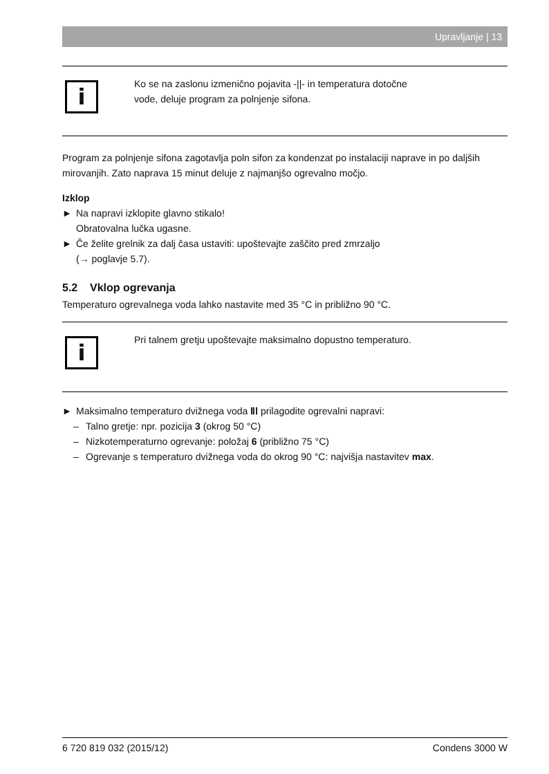Upravljanje | 13
i
Ko se na zaslonu izmenično pojavita -||- in temperatura dotočne
vode, deluje program za polnjenje sifona.
Program za polnjenje sifona zagotavlja poln sifon za kondenzat po instalaciji naprave in po daljših mirovanjih. Zato naprava 15 minut deluje z najmanjšo ogrevalno močjo.
Izklop
► Na napravi izklopite glavno stikalo!
Obratovalna lučka ugasne.
► Če želite grelnik za dalj časa ustaviti: upoštevajte zaščito pred zmrzaljo
(→ poglavje 5.7).
5.2 Vklop ogrevanja
Temperaturo ogrevalnega voda lahko nastavite med 35 °C in približno 90 °C.
i
Pri talnem gretju upoštevajte maksimalno dopustno temperaturo.
► Maksimalno temperaturo dvižnega voda ⅡⅠ prilagodite ogrevalni napravi:
– Talno gretje: npr. pozicija 3 (okrog 50 °C)
– Nizkotemperaturno ogrevanje: položaj 6 (približno 75 °C)
– Ogrevanje s temperaturo dvižnega voda do okrog 90 °C: najvišja nastavitev max.
6 720 819 032 (2015/12) Condens 3000 W